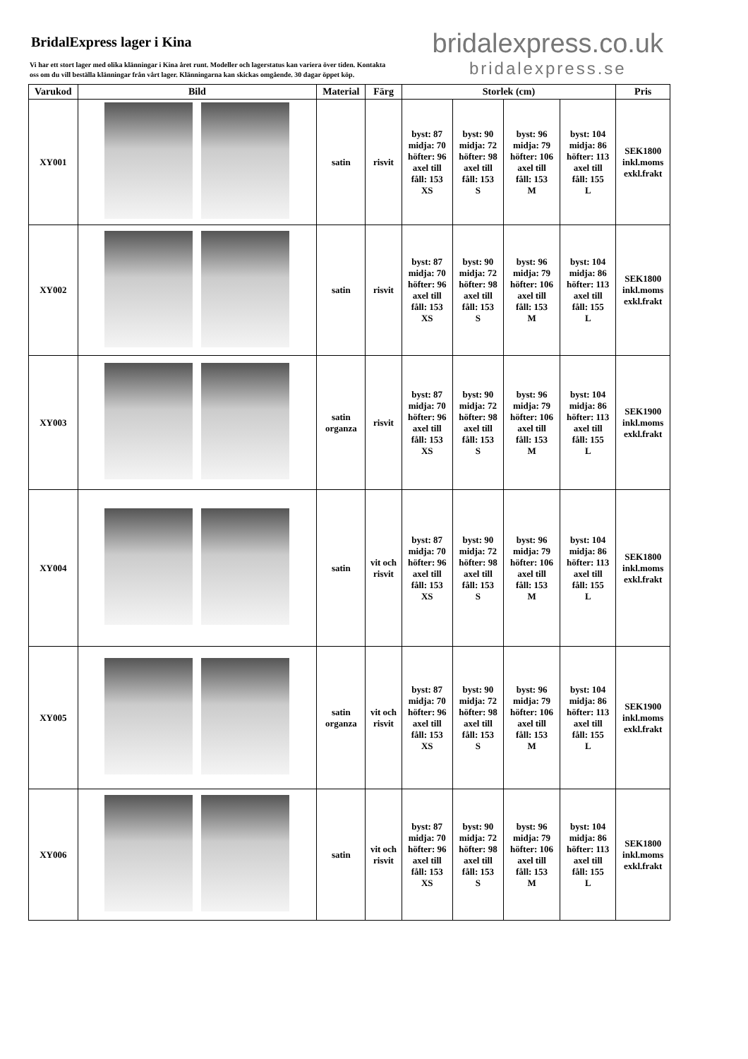BridalExpress lager i Kina
Vi har ett stort lager med olika klänningar i Kina året runt. Modeller och lagerstatus kan variera över tiden. Kontakta oss om du vill beställa klänningar från vårt lager. Klänningarna kan skickas omgående. 30 dagar öppet köp.
bridalexpress.co.uk
bridalexpress.se
| Varukod | Bild | Material | Färg | Storlek (cm) | | | | Pris |
| --- | --- | --- | --- | --- | --- | --- | --- | --- |
| XY001 | | satin | risvit | byst: 87 midja: 70 höfter: 96 axel till fåll: 153 XS | byst: 90 midja: 72 höfter: 98 axel till fåll: 153 S | byst: 96 midja: 79 höfter: 106 axel till fåll: 153 M | byst: 104 midja: 86 höfter: 113 axel till fåll: 155 L | SEK1800 inkl.moms exkl.frakt |
| XY002 | | satin | risvit | byst: 87 midja: 70 höfter: 96 axel till fåll: 153 XS | byst: 90 midja: 72 höfter: 98 axel till fåll: 153 S | byst: 96 midja: 79 höfter: 106 axel till fåll: 153 M | byst: 104 midja: 86 höfter: 113 axel till fåll: 155 L | SEK1800 inkl.moms exkl.frakt |
| XY003 | | satin organza | risvit | byst: 87 midja: 70 höfter: 96 axel till fåll: 153 XS | byst: 90 midja: 72 höfter: 98 axel till fåll: 153 S | byst: 96 midja: 79 höfter: 106 axel till fåll: 153 M | byst: 104 midja: 86 höfter: 113 axel till fåll: 155 L | SEK1900 inkl.moms exkl.frakt |
| XY004 | | satin | vit och risvit | byst: 87 midja: 70 höfter: 96 axel till fåll: 153 XS | byst: 90 midja: 72 höfter: 98 axel till fåll: 153 S | byst: 96 midja: 79 höfter: 106 axel till fåll: 153 M | byst: 104 midja: 86 höfter: 113 axel till fåll: 155 L | SEK1800 inkl.moms exkl.frakt |
| XY005 | | satin organza | vit och risvit | byst: 87 midja: 70 höfter: 96 axel till fåll: 153 XS | byst: 90 midja: 72 höfter: 98 axel till fåll: 153 S | byst: 96 midja: 79 höfter: 106 axel till fåll: 153 M | byst: 104 midja: 86 höfter: 113 axel till fåll: 155 L | SEK1900 inkl.moms exkl.frakt |
| XY006 | | satin | vit och risvit | byst: 87 midja: 70 höfter: 96 axel till fåll: 153 XS | byst: 90 midja: 72 höfter: 98 axel till fåll: 153 S | byst: 96 midja: 79 höfter: 106 axel till fåll: 153 M | byst: 104 midja: 86 höfter: 113 axel till fåll: 155 L | SEK1800 inkl.moms exkl.frakt |